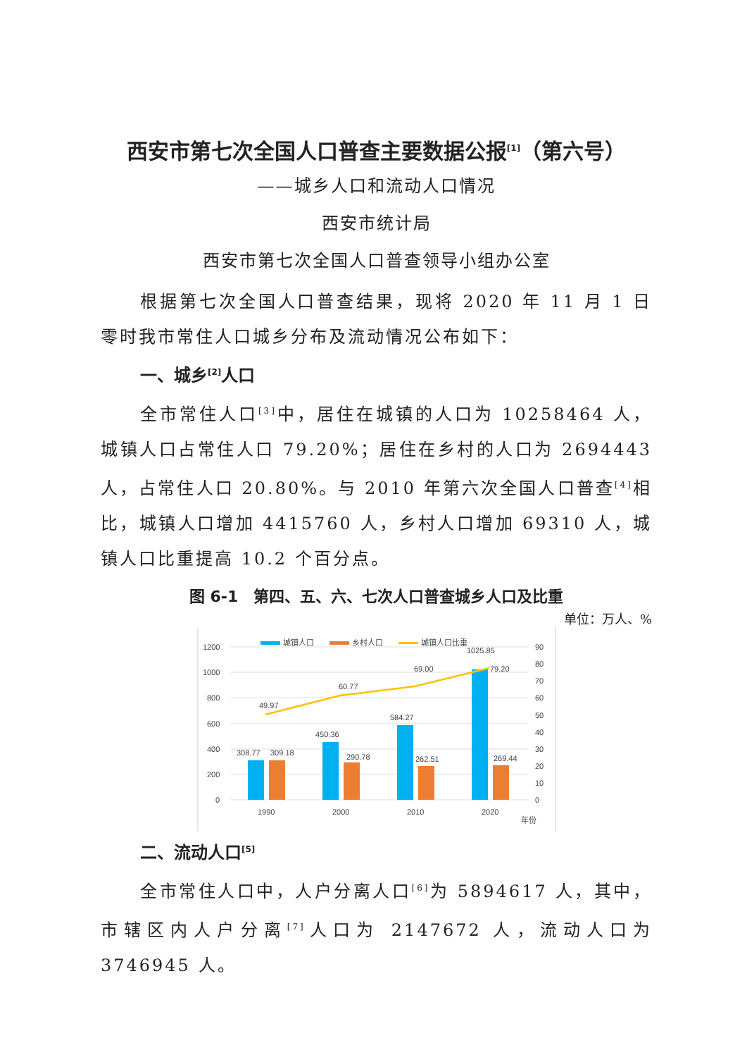西安市第七次全国人口普查主要数据公报<sup>[1]</sup>（第六号）
——城乡人口和流动人口情况
西安市统计局
西安市第七次全国人口普查领导小组办公室
根据第七次全国人口普查结果，现将 2020 年 11 月 1 日零时我市常住人口城乡分布及流动情况公布如下：
一、城乡<sup>[2]</sup>人口
全市常住人口<sup>[3]</sup>中，居住在城镇的人口为 10258464 人，城镇人口占常住人口 79.20%；居住在乡村的人口为 2694443 人，占常住人口 20.80%。与 2010 年第六次全国人口普查<sup>[4]</sup>相比，城镇人口增加 4415760 人，乡村人口增加 69310 人，城镇人口比重提高 10.2 个百分点。
图 6-1　第四、五、六、七次人口普查城乡人口及比重
单位：万人、%
1200
1000
800
600
400
200
0
90
80
70
60
50
40
30
20
10
0
城镇人口
乡村人口
城镇人口比重
49.97
60.77
69.00
79.20
308.77
309.18
450.36
290.78
584.27
262.51
1025.85
269.44
1990
2000
2010
2020
年份
二、流动人口<sup>[5]</sup>
全市常住人口中，人户分离人口<sup>[6]</sup>为 5894617 人，其中，市辖区内人户分离<sup>[7]</sup>人口为 2147672 人，流动人口为 3746945 人。